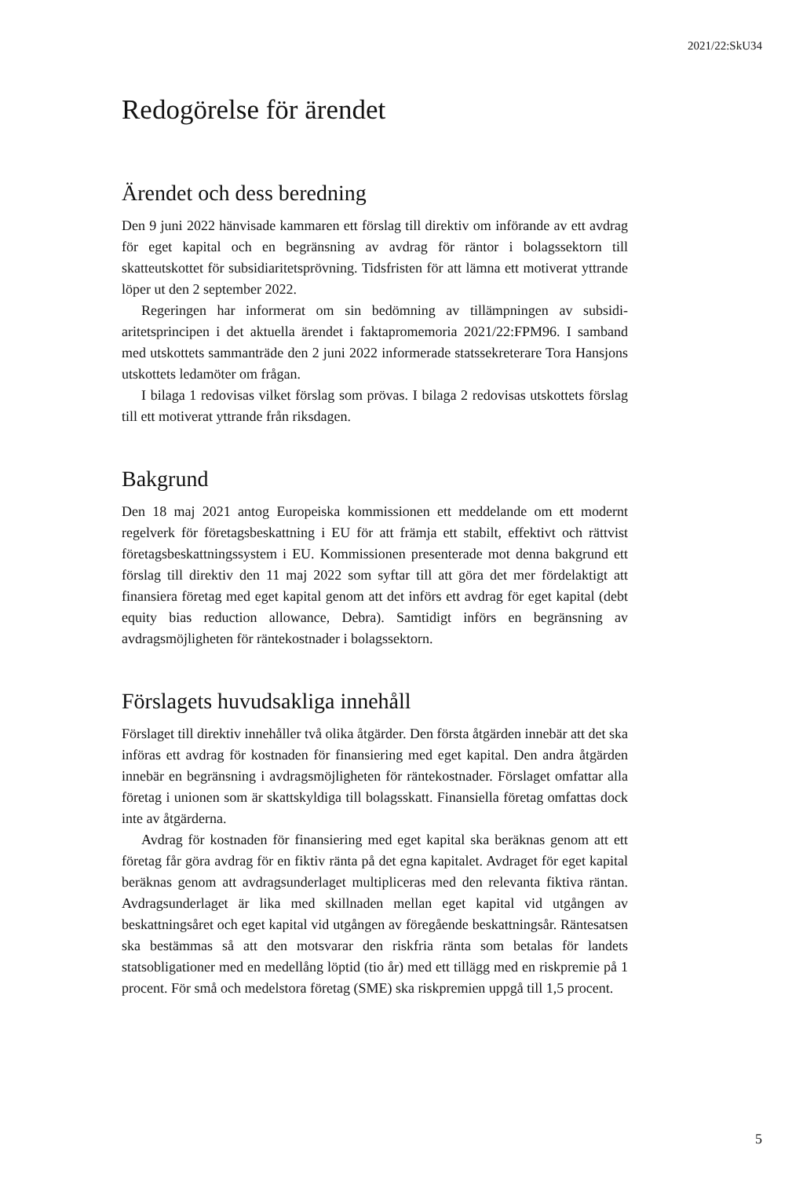2021/22:SkU34
Redogörelse för ärendet
Ärendet och dess beredning
Den 9 juni 2022 hänvisade kammaren ett förslag till direktiv om införande av ett avdrag för eget kapital och en begränsning av avdrag för räntor i bolags­sektorn till skatteutskottet för subsidiaritetsprövning. Tidsfristen för att lämna ett motiverat yttrande löper ut den 2 september 2022.
Regeringen har informerat om sin bedömning av tillämpningen av subsidi­aritetsprincipen i det aktuella ärendet i faktapromemoria 2021/22:FPM96. I samband med utskottets sammanträde den 2 juni 2022 informerade statssekreterare Tora Hansjons utskottets ledamöter om frågan.
I bilaga 1 redovisas vilket förslag som prövas. I bilaga 2 redovisas utskottets förslag till ett motiverat yttrande från riksdagen.
Bakgrund
Den 18 maj 2021 antog Europeiska kommissionen ett meddelande om ett modernt regelverk för företagsbeskattning i EU för att främja ett stabilt, effektivt och rättvist företagsbeskattningssystem i EU. Kommissionen presenterade mot denna bakgrund ett förslag till direktiv den 11 maj 2022 som syftar till att göra det mer fördelaktigt att finansiera företag med eget kapital genom att det införs ett avdrag för eget kapital (debt equity bias reduction allowance, Debra). Samtidigt införs en begränsning av avdragsmöjligheten för räntekostnader i bolagssektorn.
Förslagets huvudsakliga innehåll
Förslaget till direktiv innehåller två olika åtgärder. Den första åtgärden innebär att det ska införas ett avdrag för kostnaden för finansiering med eget kapital. Den andra åtgärden innebär en begränsning i avdragsmöjligheten för räntekostnader. Förslaget omfattar alla företag i unionen som är skattskyldiga till bolagsskatt. Finansiella företag omfattas dock inte av åtgärderna.
Avdrag för kostnaden för finansiering med eget kapital ska beräknas genom att ett företag får göra avdrag för en fiktiv ränta på det egna kapitalet. Avdraget för eget kapital beräknas genom att avdragsunderlaget multipliceras med den relevanta fiktiva räntan. Avdragsunderlaget är lika med skillnaden mellan eget kapital vid utgången av beskattningsåret och eget kapital vid utgången av föregående beskattningsår. Räntesatsen ska bestämmas så att den motsvarar den riskfria ränta som betalas för landets statsobligationer med en medellång löptid (tio år) med ett tillägg med en riskpremie på 1 procent. För små och medelstora företag (SME) ska riskpremien uppgå till 1,5 procent.
5